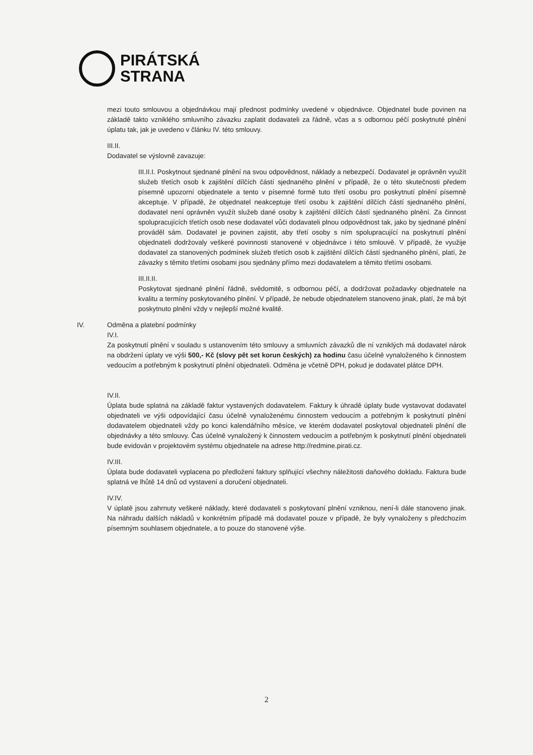PIRÁTSKÁ
STRANA
mezi touto smlouvou a objednávkou mají přednost podmínky uvedené v objednávce. Objednatel bude povinen na základě takto vzniklého smluvního závazku zaplatit dodavateli za řádně, včas a s odbornou péčí poskytnuté plnění úplatu tak, jak je uvedeno v článku IV. této smlouvy.
III.II.
Dodavatel se výslovně zavazuje:
III.II.I. Poskytnout sjednané plnění na svou odpovědnost, náklady a nebezpečí. Dodavatel je oprávněn využít služeb třetích osob k zajištění dílčích částí sjednaného plnění v případě, že o této skutečnosti předem písemně upozorní objednatele a tento v písemné formě tuto třetí osobu pro poskytnutí plnění písemně akceptuje. V případě, že objednatel neakceptuje třetí osobu k zajištění dílčích částí sjednaného plnění, dodavatel není oprávněn využít služeb dané osoby k zajištění dílčích částí sjednaného plnění. Za činnost spolupracujících třetích osob nese dodavatel vůči dodavateli plnou odpovědnost tak, jako by sjednané plnění prováděl sám. Dodavatel je povinen zajistit, aby třetí osoby s ním spolupracující na poskytnutí plnění objednateli dodržovaly veškeré povinnosti stanovené v objednávce i této smlouvě. V případě, že využije dodavatel za stanovených podmínek služeb třetích osob k zajištění dílčích částí sjednaného plnění, platí, že závazky s těmito třetími osobami jsou sjednány přímo mezi dodavatelem a těmito třetími osobami.
III.II.II.
Poskytovat sjednané plnění řádně, svědomitě, s odbornou péčí, a dodržovat požadavky objednatele na kvalitu a termíny poskytovaného plnění. V případě, že nebude objednatelem stanoveno jinak, platí, že má být poskytnuto plnění vždy v nejlepší možné kvalitě.
IV. Odměna a platební podmínky
IV.I.
Za poskytnutí plnění v souladu s ustanovením této smlouvy a smluvních závazků dle ní vzniklých má dodavatel nárok na obdržení úplaty ve výši 500,- Kč (slovy pět set korun českých) za hodinu času účelně vynaloženého k činnostem vedoucím a potřebným k poskytnutí plnění objednateli. Odměna je včetně DPH, pokud je dodavatel plátce DPH.
IV.II.
Úplata bude splatná na základě faktur vystavených dodavatelem. Faktury k úhradě úplaty bude vystavovat dodavatel objednateli ve výši odpovídající času účelně vynaloženému činnostem vedoucím a potřebným k poskytnutí plnění dodavatelem objednateli vždy po konci kalendářního měsíce, ve kterém dodavatel poskytoval objednateli plnění dle objednávky a této smlouvy. Čas účelně vynaložený k činnostem vedoucím a potřebným k poskytnutí plnění objednateli bude evidován v projektovém systému objednatele na adrese http://redmine.pirati.cz.
IV.III.
Úplata bude dodavateli vyplacena po předložení faktury splňující všechny náležitosti daňového dokladu. Faktura bude splatná ve lhůtě 14 dnů od vystavení a doručení objednateli.
IV.IV.
V úplatě jsou zahrnuty veškeré náklady, které dodavateli s poskytovaní plnění vzniknou, není-li dále stanoveno jinak. Na náhradu dalších nákladů v konkrétním případě má dodavatel pouze v případě, že byly vynaloženy s předchozím písemným souhlasem objednatele, a to pouze do stanovené výše.
2